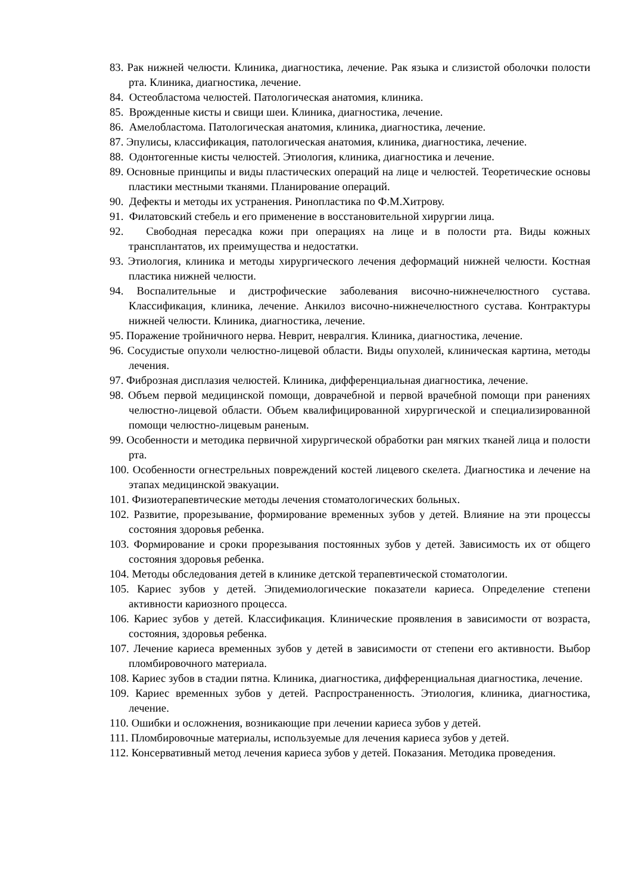83. Рак нижней челюсти. Клиника, диагностика, лечение. Рак языка и слизистой оболочки полости рта. Клиника, диагностика, лечение.
84. Остеобластома челюстей. Патологическая анатомия, клиника.
85. Врожденные кисты и свищи шеи. Клиника, диагностика, лечение.
86. Амелобластома. Патологическая анатомия, клиника, диагностика, лечение.
87. Эпулисы, классификация, патологическая анатомия, клиника, диагностика, лечение.
88. Одонтогенные кисты челюстей. Этиология, клиника, диагностика и лечение.
89. Основные принципы и виды пластических операций на лице и челюстей. Теоретические основы пластики местными тканями. Планирование операций.
90. Дефекты и методы их устранения. Ринопластика по Ф.М.Хитрову.
91. Филатовский стебель и его применение в восстановительной хирургии лица.
92. Свободная пересадка кожи при операциях на лице и в полости рта. Виды кожных трансплантатов, их преимущества и недостатки.
93. Этиология, клиника и методы хирургического лечения деформаций нижней челюсти. Костная пластика нижней челюсти.
94. Воспалительные и дистрофические заболевания височно-нижнечелюстного сустава. Классификация, клиника, лечение. Анкилоз височно-нижнечелюстного сустава. Контрактуры нижней челюсти. Клиника, диагностика, лечение.
95. Поражение тройничного нерва. Неврит, невралгия. Клиника, диагностика, лечение.
96. Сосудистые опухоли челюстно-лицевой области. Виды опухолей, клиническая картина, методы лечения.
97. Фиброзная дисплазия челюстей. Клиника, дифференциальная диагностика, лечение.
98. Объем первой медицинской помощи, доврачебной и первой врачебной помощи при ранениях челюстно-лицевой области. Объем квалифицированной хирургической и специализированной помощи челюстно-лицевым раненым.
99. Особенности и методика первичной хирургической обработки ран мягких тканей лица и полости рта.
100. Особенности огнестрельных повреждений костей лицевого скелета. Диагностика и лечение на этапах медицинской эвакуации.
101. Физиотерапевтические методы лечения стоматологических больных.
102. Развитие, прорезывание, формирование временных зубов у детей. Влияние на эти процессы состояния здоровья ребенка.
103. Формирование и сроки прорезывания постоянных зубов у детей. Зависимость их от общего состояния здоровья ребенка.
104. Методы обследования детей в клинике детской терапевтической стоматологии.
105. Кариес зубов у детей. Эпидемиологические показатели кариеса. Определение степени активности кариозного процесса.
106. Кариес зубов у детей. Классификация. Клинические проявления в зависимости от возраста, состояния, здоровья ребенка.
107. Лечение кариеса временных зубов у детей в зависимости от степени его активности. Выбор пломбировочного материала.
108. Кариес зубов в стадии пятна. Клиника, диагностика, дифференциальная диагностика, лечение.
109. Кариес временных зубов у детей. Распространенность. Этиология, клиника, диагностика, лечение.
110. Ошибки и осложнения, возникающие при лечении кариеса зубов у детей.
111. Пломбировочные материалы, используемые для лечения кариеса зубов у детей.
112. Консервативный метод лечения кариеса зубов у детей. Показания. Методика проведения.